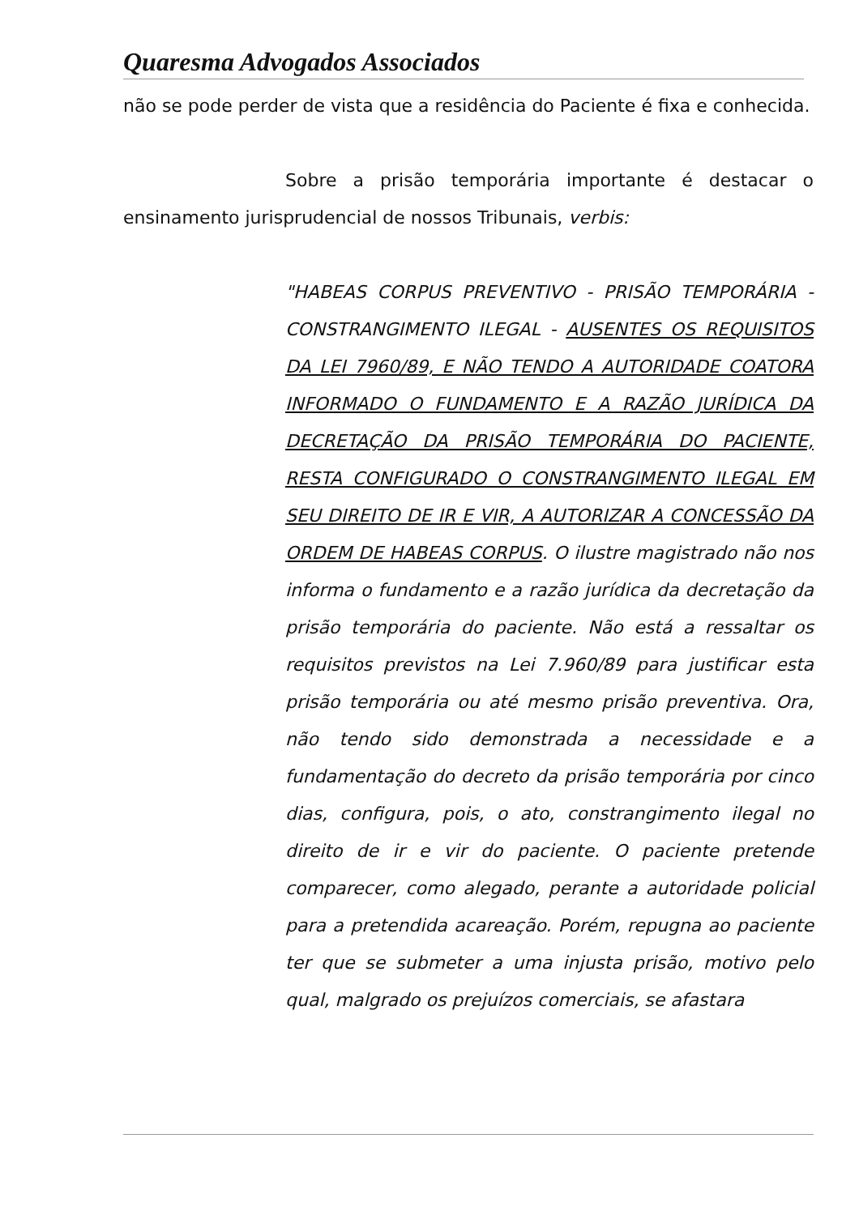Quaresma Advogados Associados
não se pode perder de vista que a residência do Paciente é fixa e conhecida.
Sobre a prisão temporária importante é destacar o ensinamento jurisprudencial de nossos Tribunais, verbis:
"HABEAS CORPUS PREVENTIVO - PRISÃO TEMPORÁRIA - CONSTRANGIMENTO ILEGAL - AUSENTES OS REQUISITOS DA LEI 7960/89, E NÃO TENDO A AUTORIDADE COATORA INFORMADO O FUNDAMENTO E A RAZÃO JURÍDICA DA DECRETAÇÃO DA PRISÃO TEMPORÁRIA DO PACIENTE, RESTA CONFIGURADO O CONSTRANGIMENTO ILEGAL EM SEU DIREITO DE IR E VIR, A AUTORIZAR A CONCESSÃO DA ORDEM DE HABEAS CORPUS. O ilustre magistrado não nos informa o fundamento e a razão jurídica da decretação da prisão temporária do paciente. Não está a ressaltar os requisitos previstos na Lei 7.960/89 para justificar esta prisão temporária ou até mesmo prisão preventiva. Ora, não tendo sido demonstrada a necessidade e a fundamentação do decreto da prisão temporária por cinco dias, configura, pois, o ato, constrangimento ilegal no direito de ir e vir do paciente. O paciente pretende comparecer, como alegado, perante a autoridade policial para a pretendida acareação. Porém, repugna ao paciente ter que se submeter a uma injusta prisão, motivo pelo qual, malgrado os prejuízos comerciais, se afastara